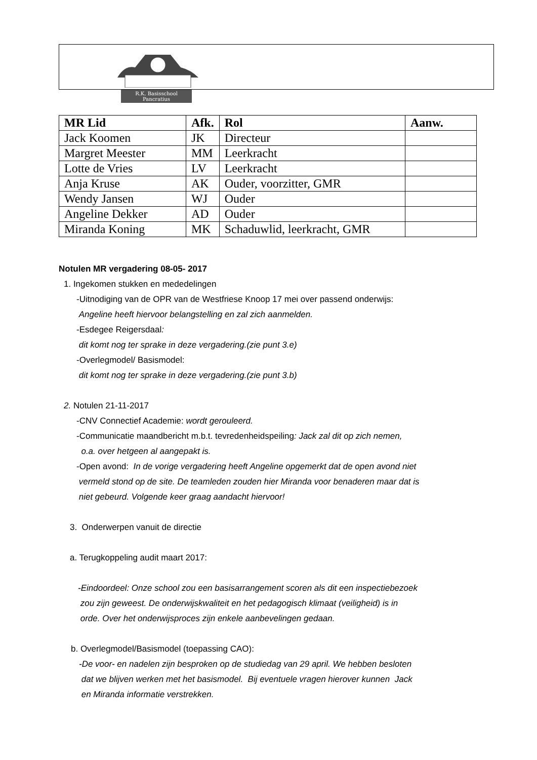R.K. Basisschool
Pancratius
| MR Lid | Afk. | Rol | Aanw. |
| --- | --- | --- | --- |
| Jack Koomen | JK | Directeur | |
| Margret Meester | MM | Leerkracht | |
| Lotte de Vries | LV | Leerkracht | |
| Anja Kruse | AK | Ouder, voorzitter, GMR | |
| Wendy Jansen | WJ | Ouder | |
| Angeline Dekker | AD | Ouder | |
| Miranda Koning | MK | Schaduwlid, leerkracht, GMR | |
Notulen MR vergadering 08-05- 2017
1. Ingekomen stukken en mededelingen
-Uitnodiging van de OPR van de Westfriese Knoop 17 mei over passend onderwijs:
Angeline heeft hiervoor belangstelling en zal zich aanmelden.
-Esdegee Reigersdaal:
dit komt nog ter sprake in deze vergadering.(zie punt 3.e)
-Overlegmodel/ Basismodel:
dit komt nog ter sprake in deze vergadering.(zie punt 3.b)
2. Notulen 21-11-2017
-CNV Connectief Academie: wordt gerouleerd.
-Communicatie maandbericht m.b.t. tevredenheidspeiling: Jack zal dit op zich nemen,
o.a. over hetgeen al aangepakt is.
-Open avond: In de vorige vergadering heeft Angeline opgemerkt dat de open avond niet
vermeld stond op de site. De teamleden zouden hier Miranda voor benaderen maar dat is
niet gebeurd. Volgende keer graag aandacht hiervoor!
3. Onderwerpen vanuit de directie
a. Terugkoppeling audit maart 2017:
-Eindoordeel: Onze school zou een basisarrangement scoren als dit een inspectiebezoek
zou zijn geweest. De onderwijskwaliteit en het pedagogisch klimaat (veiligheid) is in
orde. Over het onderwijsproces zijn enkele aanbevelingen gedaan.
b. Overlegmodel/Basismodel (toepassing CAO):
-De voor- en nadelen zijn besproken op de studiedag van 29 april. We hebben besloten
dat we blijven werken met het basismodel. Bij eventuele vragen hierover kunnen Jack
en Miranda informatie verstrekken.